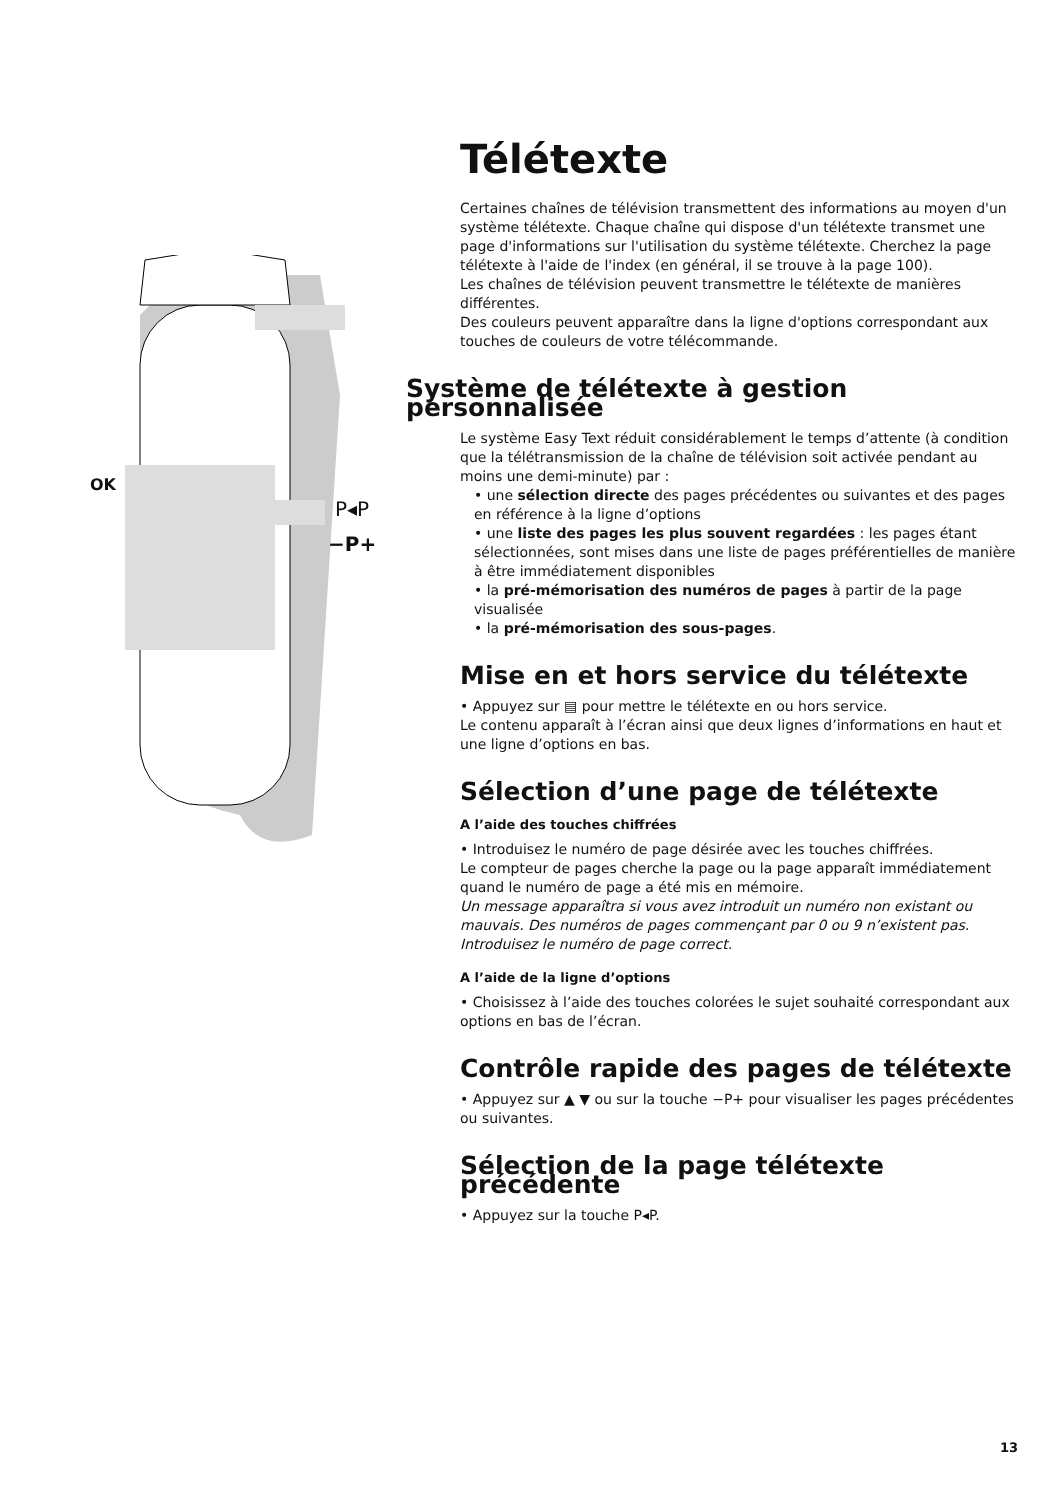OK
P◂P
−P+
Télétexte
Certaines chaînes de télévision transmettent des informations au moyen d'un système télétexte. Chaque chaîne qui dispose d'un télétexte transmet une page d'informations sur l'utilisation du système télétexte. Cherchez la page télétexte à l'aide de l'index (en général, il se trouve à la page 100).
Les chaînes de télévision peuvent transmettre le télétexte de manières différentes.
Des couleurs peuvent apparaître dans la ligne d'options correspondant aux touches de couleurs de votre télécommande.
Système de télétexte à gestion personnalisée
Le système Easy Text réduit considérablement le temps d’attente (à condition que la télétransmission de la chaîne de télévision soit activée pendant au moins une demi-minute) par :
• une sélection directe des pages précédentes ou suivantes et des pages en référence à la ligne d’options
• une liste des pages les plus souvent regardées : les pages étant sélectionnées, sont mises dans une liste de pages préférentielles de manière à être immédiatement disponibles
• la pré-mémorisation des numéros de pages à partir de la page visualisée
• la pré-mémorisation des sous-pages.
Mise en et hors service du télétexte
• Appuyez sur ▤ pour mettre le télétexte en ou hors service.
Le contenu apparaît à l’écran ainsi que deux lignes d’informations en haut et une ligne d’options en bas.
Sélection d’une page de télétexte
A l’aide des touches chiffrées
• Introduisez le numéro de page désirée avec les touches chiffrées.
Le compteur de pages cherche la page ou la page apparaît immédiatement quand le numéro de page a été mis en mémoire.
Un message apparaîtra si vous avez introduit un numéro non existant ou mauvais. Des numéros de pages commençant par 0 ou 9 n’existent pas. Introduisez le numéro de page correct.
A l’aide de la ligne d’options
• Choisissez à l’aide des touches colorées le sujet souhaité correspondant aux options en bas de l’écran.
Contrôle rapide des pages de télétexte
• Appuyez sur ▲ ▼ ou sur la touche −P+ pour visualiser les pages précédentes ou suivantes.
Sélection de la page télétexte précédente
• Appuyez sur la touche P◂P.
13